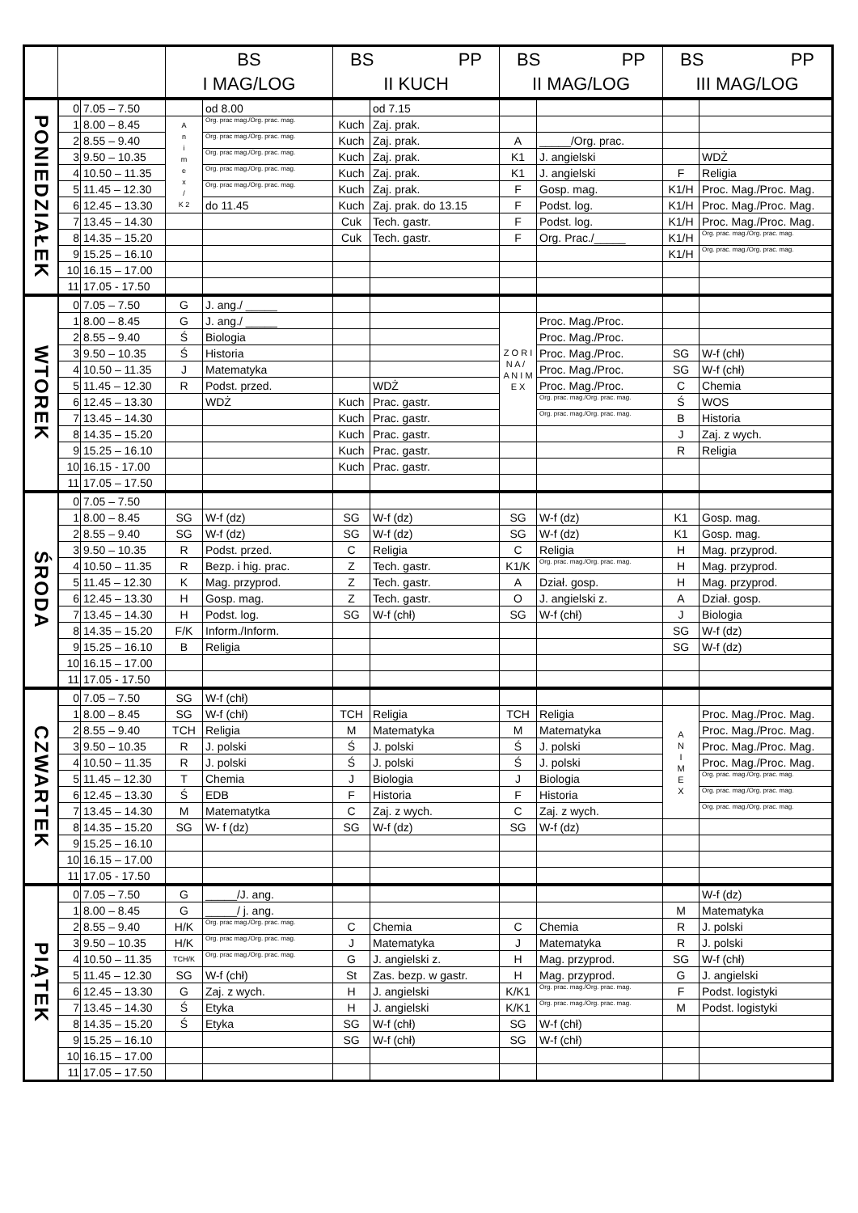| | | | BS I MAG/LOG | | BS PP II KUCH | | BS PP II MAG/LOG | | BS PP III MAG/LOG | |
| --- | --- | --- | --- | --- | --- | --- | --- | --- | --- | --- |
| PONIEDZIAŁEK | 0 | 7.05 – 7.50 | | od 8.00 | | od 7.15 | | | | |
| | 1 | 8.00 – 8.45 | A n i m e x / K 2 | Org. prac mag./Org. prac. mag. | Kuch | Zaj. prak. | | | | |
| | 2 | 8.55 – 9.40 | | Org. prac mag./Org. prac. mag. | Kuch | Zaj. prak. | A | _____/Org. prac. | | |
| | 3 | 9.50 – 10.35 | | Org. prac mag./Org. prac. mag. | Kuch | Zaj. prak. | K1 | J. angielski | | WDŻ |
| | 4 | 10.50 – 11.35 | | Org. prac mag./Org. prac. mag. | Kuch | Zaj. prak. | K1 | J. angielski | F | Religia |
| | 5 | 11.45 – 12.30 | | Org. prac mag./Org. prac. mag. | Kuch | Zaj. prak. | F | Gosp. mag. | K1/H | Proc. Mag./Proc. Mag. |
| | 6 | 12.45 – 13.30 | | do 11.45 | Kuch | Zaj. prak. do 13.15 | F | Podst. log. | K1/H | Proc. Mag./Proc. Mag. |
| | 7 | 13.45 – 14.30 | | | Cuk | Tech. gastr. | F | Podst. log. | K1/H | Proc. Mag./Proc. Mag. |
| | 8 | 14.35 – 15.20 | | | Cuk | Tech. gastr. | F | Org. Prac./_____ | K1/H | Org. prac. mag./Org. prac. mag. |
| | 9 | 15.25 – 16.10 | | | | | | | K1/H | Org. prac. mag./Org. prac. mag. |
| | 10 | 16.15 – 17.00 | | | | | | | | |
| | 11 | 17.05 - 17.50 | | | | | | | | |
| WTOREK | 0 | 7.05 – 7.50 | G | J. ang./ _____ | | | | | | |
| | 1 | 8.00 – 8.45 | G | J. ang./ _____ | | | Z O R I N A / A N I M E X | Proc. Mag./Proc. | | |
| | 2 | 8.55 – 9.40 | Ś | Biologia | | | | Proc. Mag./Proc. | | |
| | 3 | 9.50 – 10.35 | Ś | Historia | | | | Proc. Mag./Proc. | SG | W-f (chł) |
| | 4 | 10.50 – 11.35 | J | Matematyka | | | | Proc. Mag./Proc. | SG | W-f (chł) |
| | 5 | 11.45 – 12.30 | R | Podst. przed. | | WDŻ | | Proc. Mag./Proc. | C | Chemia |
| | 6 | 12.45 – 13.30 | | WDŻ | Kuch | Prac. gastr. | | Org. prac. mag./Org. prac. mag. | Ś | WOS |
| | 7 | 13.45 – 14.30 | | | Kuch | Prac. gastr. | | Org. prac. mag./Org. prac. mag. | B | Historia |
| | 8 | 14.35 – 15.20 | | | Kuch | Prac. gastr. | | | J | Zaj. z wych. |
| | 9 | 15.25 – 16.10 | | | Kuch | Prac. gastr. | | | R | Religia |
| | 10 | 16.15 - 17.00 | | | Kuch | Prac. gastr. | | | | |
| | 11 | 17.05 – 17.50 | | | | | | | | |
| ŚRODA | 0 | 7.05 – 7.50 | | | | | | | | |
| | 1 | 8.00 – 8.45 | SG | W-f (dz) | SG | W-f (dz) | SG | W-f (dz) | K1 | Gosp. mag. |
| | 2 | 8.55 – 9.40 | SG | W-f (dz) | SG | W-f (dz) | SG | W-f (dz) | K1 | Gosp. mag. |
| | 3 | 9.50 – 10.35 | R | Podst. przed. | C | Religia | C | Religia | H | Mag. przyprod. |
| | 4 | 10.50 – 11.35 | R | Bezp. i hig. prac. | Z | Tech. gastr. | K1/K | Org. prac. mag./Org. prac. mag. | H | Mag. przyprod. |
| | 5 | 11.45 – 12.30 | K | Mag. przyprod. | Z | Tech. gastr. | A | Dział. gosp. | H | Mag. przyprod. |
| | 6 | 12.45 – 13.30 | H | Gosp. mag. | Z | Tech. gastr. | O | J. angielski z. | A | Dział. gosp. |
| | 7 | 13.45 – 14.30 | H | Podst. log. | SG | W-f (chł) | SG | W-f (chł) | J | Biologia |
| | 8 | 14.35 – 15.20 | F/K | Inform./Inform. | | | | | SG | W-f (dz) |
| | 9 | 15.25 – 16.10 | B | Religia | | | | | SG | W-f (dz) |
| | 10 | 16.15 – 17.00 | | | | | | | | |
| | 11 | 17.05 - 17.50 | | | | | | | | |
| CZWARTEK | 0 | 7.05 – 7.50 | SG | W-f (chł) | | | | | | |
| | 1 | 8.00 – 8.45 | SG | W-f (chł) | TCH | Religia | TCH | Religia | A N I M E X | Proc. Mag./Proc. Mag. |
| | 2 | 8.55 – 9.40 | TCH | Religia | M | Matematyka | M | Matematyka | | Proc. Mag./Proc. Mag. |
| | 3 | 9.50 – 10.35 | R | J. polski | Ś | J. polski | Ś | J. polski | | Proc. Mag./Proc. Mag. |
| | 4 | 10.50 – 11.35 | R | J. polski | Ś | J. polski | Ś | J. polski | | Proc. Mag./Proc. Mag. |
| | 5 | 11.45 – 12.30 | T | Chemia | J | Biologia | J | Biologia | | Org. prac. mag./Org. prac. mag. |
| | 6 | 12.45 – 13.30 | Ś | EDB | F | Historia | F | Historia | | Org. prac. mag./Org. prac. mag. |
| | 7 | 13.45 – 14.30 | M | Matematytka | C | Zaj. z wych. | C | Zaj. z wych. | | Org. prac. mag./Org. prac. mag. |
| | 8 | 14.35 – 15.20 | SG | W- f (dz) | SG | W-f (dz) | SG | W-f (dz) | | |
| | 9 | 15.25 – 16.10 | | | | | | | | |
| | 10 | 16.15 – 17.00 | | | | | | | | |
| | 11 | 17.05 - 17.50 | | | | | | | | |
| PIĄTEK | 0 | 7.05 – 7.50 | G | _____/J. ang. | | | | | | W-f (dz) |
| | 1 | 8.00 – 8.45 | G | _____/ j. ang. | | | | | M | Matematyka |
| | 2 | 8.55 – 9.40 | H/K | Org. prac mag./Org. prac. mag. | C | Chemia | C | Chemia | R | J. polski |
| | 3 | 9.50 – 10.35 | H/K | Org. prac mag./Org. prac. mag. | J | Matematyka | J | Matematyka | R | J. polski |
| | 4 | 10.50 – 11.35 | TCH/K | Org. prac mag./Org. prac. mag. | G | J. angielski z. | H | Mag. przyprod. | SG | W-f (chł) |
| | 5 | 11.45 – 12.30 | SG | W-f (chł) | St | Zas. bezp. w gastr. | H | Mag. przyprod. | G | J. angielski |
| | 6 | 12.45 – 13.30 | G | Zaj. z wych. | H | J. angielski | K/K1 | Org. prac. mag./Org. prac. mag. | F | Podst. logistyki |
| | 7 | 13.45 – 14.30 | Ś | Etyka | H | J. angielski | K/K1 | Org. prac. mag./Org. prac. mag. | M | Podst. logistyki |
| | 8 | 14.35 – 15.20 | Ś | Etyka | SG | W-f (chł) | SG | W-f (chł) | | |
| | 9 | 15.25 – 16.10 | | | SG | W-f (chł) | SG | W-f (chł) | | |
| | 10 | 16.15 – 17.00 | | | | | | | | |
| | 11 | 17.05 – 17.50 | | | | | | | | |